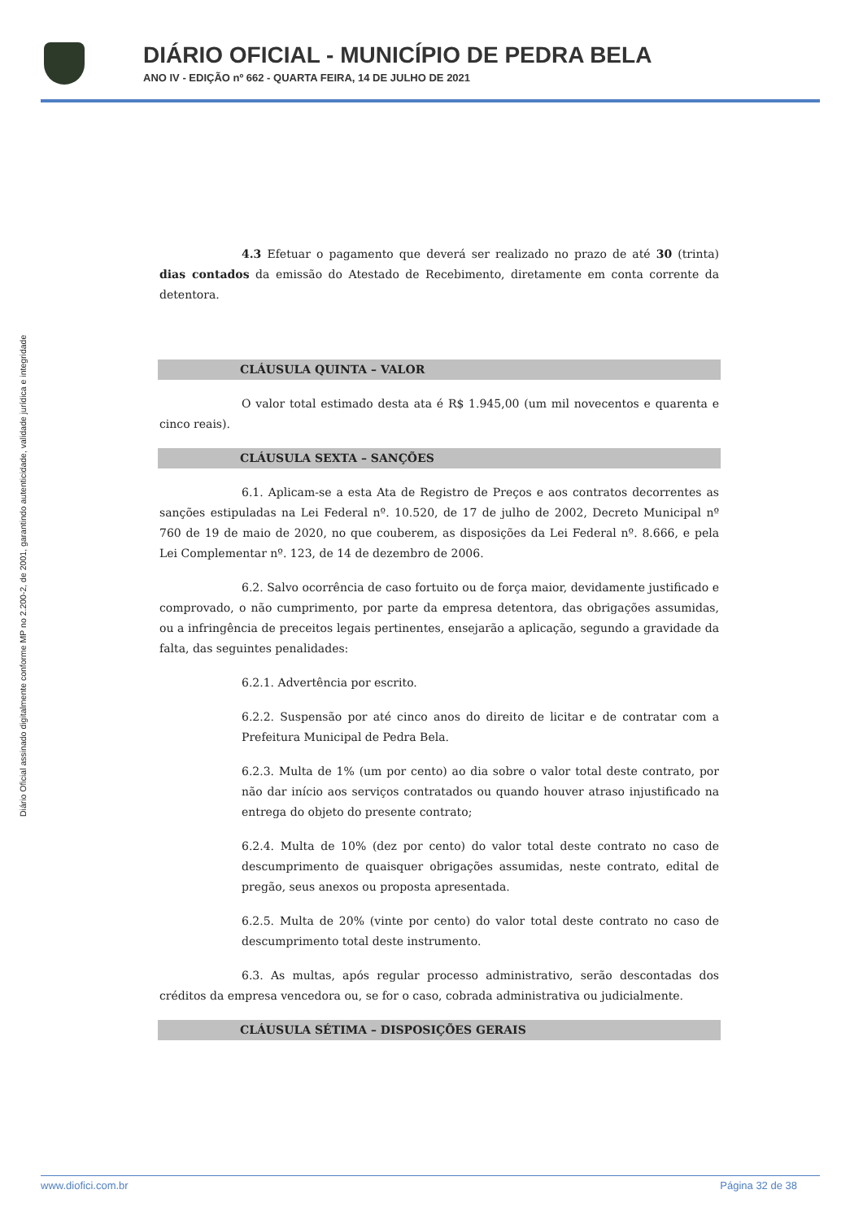DIÁRIO OFICIAL - MUNICÍPIO DE PEDRA BELA
ANO IV - EDIÇÃO nº 662 - QUARTA FEIRA, 14 DE JULHO DE 2021
Diário Oficial assinado digitalmente conforme MP no 2.200-2, de 2001, garantindo autenticidade, validade jurídica e integridade
4.3 Efetuar o pagamento que deverá ser realizado no prazo de até 30 (trinta) dias contados da emissão do Atestado de Recebimento, diretamente em conta corrente da detentora.
CLÁUSULA QUINTA – VALOR
O valor total estimado desta ata é R$ 1.945,00 (um mil novecentos e quarenta e cinco reais).
CLÁUSULA SEXTA – SANÇÕES
6.1. Aplicam-se a esta Ata de Registro de Preços e aos contratos decorrentes as sanções estipuladas na Lei Federal nº. 10.520, de 17 de julho de 2002, Decreto Municipal nº 760 de 19 de maio de 2020, no que couberem, as disposições da Lei Federal nº. 8.666, e pela Lei Complementar nº. 123, de 14 de dezembro de 2006.
6.2. Salvo ocorrência de caso fortuito ou de força maior, devidamente justificado e comprovado, o não cumprimento, por parte da empresa detentora, das obrigações assumidas, ou a infringência de preceitos legais pertinentes, ensejarão a aplicação, segundo a gravidade da falta, das seguintes penalidades:
6.2.1. Advertência por escrito.
6.2.2. Suspensão por até cinco anos do direito de licitar e de contratar com a Prefeitura Municipal de Pedra Bela.
6.2.3. Multa de 1% (um por cento) ao dia sobre o valor total deste contrato, por não dar início aos serviços contratados ou quando houver atraso injustificado na entrega do objeto do presente contrato;
6.2.4. Multa de 10% (dez por cento) do valor total deste contrato no caso de descumprimento de quaisquer obrigações assumidas, neste contrato, edital de pregão, seus anexos ou proposta apresentada.
6.2.5. Multa de 20% (vinte por cento) do valor total deste contrato no caso de descumprimento total deste instrumento.
6.3. As multas, após regular processo administrativo, serão descontadas dos créditos da empresa vencedora ou, se for o caso, cobrada administrativa ou judicialmente.
CLÁUSULA SÉTIMA – DISPOSIÇÕES GERAIS
www.diofici.com.br Página 32 de 38